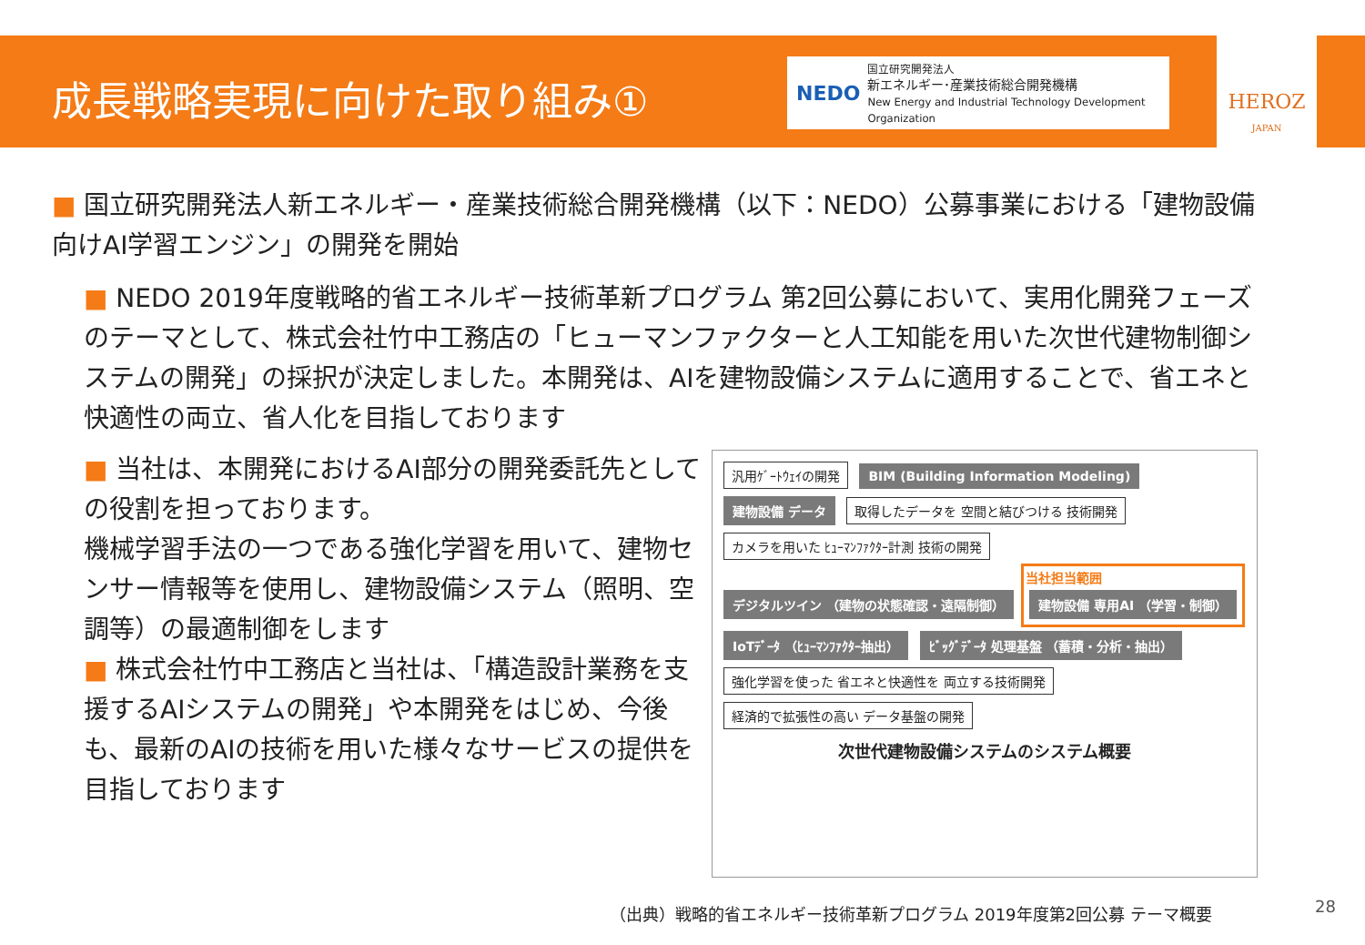成長戦略実現に向けた取り組み①
NEDO
国立研究開発法人
新エネルギー･産業技術総合開発機構
New Energy and Industrial Technology Development Organization
HEROZ
JAPAN
■ 国立研究開発法人新エネルギー・産業技術総合開発機構（以下：NEDO）公募事業における「建物設備向けAI学習エンジン」の開発を開始
■ NEDO 2019年度戦略的省エネルギー技術革新プログラム 第2回公募において、実用化開発フェーズのテーマとして、株式会社竹中工務店の「ヒューマンファクターと人工知能を用いた次世代建物制御システムの開発」の採択が決定しました。本開発は、AIを建物設備システムに適用することで、省エネと快適性の両立、省人化を目指しております
■ 当社は、本開発におけるAI部分の開発委託先としての役割を担っております。
機械学習手法の一つである強化学習を用いて、建物センサー情報等を使用し、建物設備システム（照明、空調等）の最適制御をします
■ 株式会社竹中工務店と当社は、「構造設計業務を支援するAIシステムの開発」や本開発をはじめ、今後も、最新のAIの技術を用いた様々なサービスの提供を目指しております
汎用ｹﾞｰﾄｳｪｲの開発
BIM (Building Information Modeling)
建物設備 データ
取得したデータを 空間と結びつける 技術開発
カメラを用いた ﾋｭｰﾏﾝﾌｧｸﾀｰ計測 技術の開発
デジタルツイン （建物の状態確認・遠隔制御）
当社担当範囲
建物設備 専用AI （学習・制御）
IoTﾃﾞｰﾀ （ﾋｭｰﾏﾝﾌｧｸﾀｰ抽出）
ﾋﾞｯｸﾞﾃﾞｰﾀ 処理基盤 （蓄積・分析・抽出）
強化学習を使った 省エネと快適性を 両立する技術開発
経済的で拡張性の高い データ基盤の開発
次世代建物設備システムのシステム概要
（出典）戦略的省エネルギー技術革新プログラム 2019年度第2回公募 テーマ概要
28